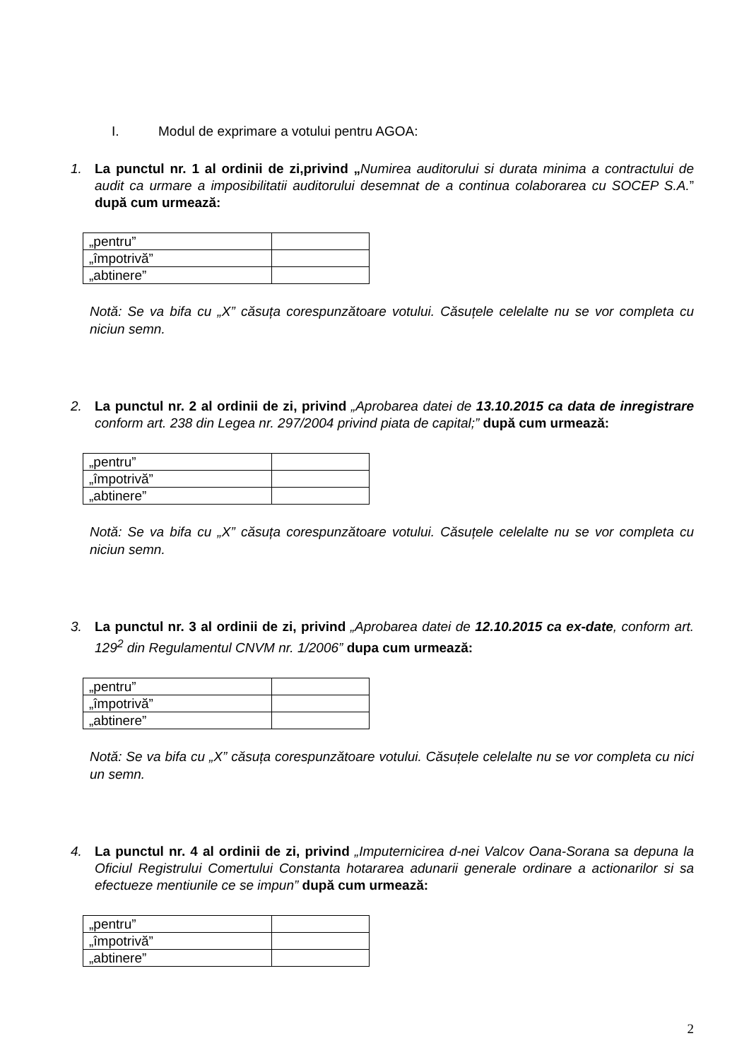I. Modul de exprimare a votului pentru AGOA:
1. La punctul nr. 1 al ordinii de zi,privind „Numirea auditorului si durata minima a contractului de audit ca urmare a imposibilitatii auditorului desemnat de a continua colaborarea cu SOCEP S.A.” după cum urmează:
| „pentru” | |
| „împotrivă” | |
| „abtinere” | |
Notă: Se va bifa cu „X” căsuța corespunzătoare votului. Căsuțele celelalte nu se vor completa cu niciun semn.
2. La punctul nr. 2 al ordinii de zi, privind „Aprobarea datei de 13.10.2015 ca data de inregistrare conform art. 238 din Legea nr. 297/2004 privind piata de capital;” după cum urmează:
| „pentru” | |
| „împotrivă” | |
| „abtinere” | |
Notă: Se va bifa cu „X” căsuța corespunzătoare votului. Căsuțele celelalte nu se vor completa cu niciun semn.
3. La punctul nr. 3 al ordinii de zi, privind „Aprobarea datei de 12.10.2015 ca ex-date, conform art. 129<sup>2</sup> din Regulamentul CNVM nr. 1/2006” dupa cum urmează:
| „pentru” | |
| „împotrivă” | |
| „abtinere” | |
Notă: Se va bifa cu „X” căsuța corespunzătoare votului. Căsuțele celelalte nu se vor completa cu nici un semn.
4. La punctul nr. 4 al ordinii de zi, privind „Imputernicirea d-nei Valcov Oana-Sorana sa depuna la Oficiul Registrului Comertului Constanta hotararea adunarii generale ordinare a actionarilor si sa efectueze mentiunile ce se impun” după cum urmează:
| „pentru” | |
| „împotrivă” | |
| „abtinere” | |
2